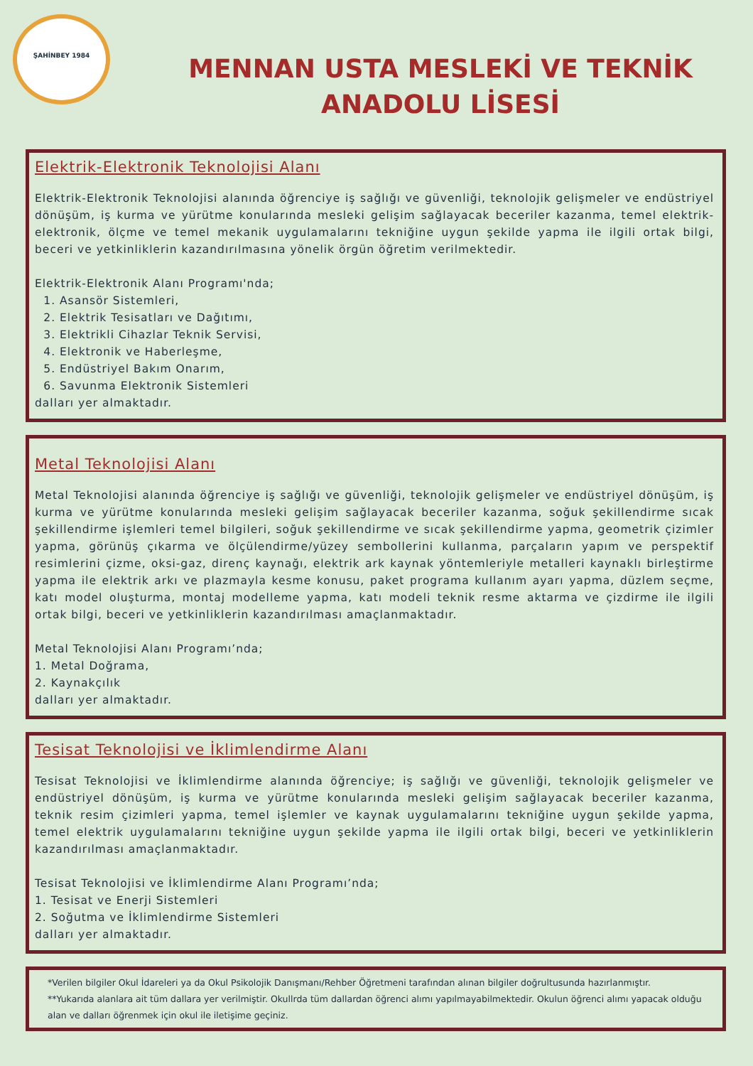ŞAHİNBEY 1984
MENNAN USTA MESLEKİ VE TEKNİK
ANADOLU LİSESİ
Elektrik-Elektronik Teknolojisi Alanı
Elektrik-Elektronik Teknolojisi alanında öğrenciye iş sağlığı ve güvenliği, teknolojik gelişmeler ve endüstriyel dönüşüm, iş kurma ve yürütme konularında mesleki gelişim sağlayacak beceriler kazanma, temel elektrik-elektronik, ölçme ve temel mekanik uygulamalarını tekniğine uygun şekilde yapma ile ilgili ortak bilgi, beceri ve yetkinliklerin kazandırılmasına yönelik örgün öğretim verilmektedir.
Elektrik-Elektronik Alanı Programı'nda;
1. Asansör Sistemleri,
2. Elektrik Tesisatları ve Dağıtımı,
3. Elektrikli Cihazlar Teknik Servisi,
4. Elektronik ve Haberleşme,
5. Endüstriyel Bakım Onarım,
6. Savunma Elektronik Sistemleri
dalları yer almaktadır.
Metal Teknolojisi Alanı
Metal Teknolojisi alanında öğrenciye iş sağlığı ve güvenliği, teknolojik gelişmeler ve endüstriyel dönüşüm, iş kurma ve yürütme konularında mesleki gelişim sağlayacak beceriler kazanma, soğuk şekillendirme sıcak şekillendirme işlemleri temel bilgileri, soğuk şekillendirme ve sıcak şekillendirme yapma, geometrik çizimler yapma, görünüş çıkarma ve ölçülendirme/yüzey sembollerini kullanma, parçaların yapım ve perspektif resimlerini çizme, oksi-gaz, direnç kaynağı, elektrik ark kaynak yöntemleriyle metalleri kaynaklı birleştirme yapma ile elektrik arkı ve plazmayla kesme konusu, paket programa kullanım ayarı yapma, düzlem seçme, katı model oluşturma, montaj modelleme yapma, katı modeli teknik resme aktarma ve çizdirme ile ilgili ortak bilgi, beceri ve yetkinliklerin kazandırılması amaçlanmaktadır.
Metal Teknolojisi Alanı Programı’nda;
1. Metal Doğrama,
2. Kaynakçılık
dalları yer almaktadır.
Tesisat Teknolojisi ve İklimlendirme Alanı
Tesisat Teknolojisi ve İklimlendirme alanında öğrenciye; iş sağlığı ve güvenliği, teknolojik gelişmeler ve endüstriyel dönüşüm, iş kurma ve yürütme konularında mesleki gelişim sağlayacak beceriler kazanma, teknik resim çizimleri yapma, temel işlemler ve kaynak uygulamalarını tekniğine uygun şekilde yapma, temel elektrik uygulamalarını tekniğine uygun şekilde yapma ile ilgili ortak bilgi, beceri ve yetkinliklerin kazandırılması amaçlanmaktadır.
Tesisat Teknolojisi ve İklimlendirme Alanı Programı’nda;
1. Tesisat ve Enerji Sistemleri
2. Soğutma ve İklimlendirme Sistemleri
dalları yer almaktadır.
*Verilen bilgiler Okul İdareleri ya da Okul Psikolojik Danışmanı/Rehber Öğretmeni tarafından alınan bilgiler doğrultusunda hazırlanmıştır.
**Yukarıda alanlara ait tüm dallara yer verilmiştir. Okullrda tüm dallardan öğrenci alımı yapılmayabilmektedir. Okulun öğrenci alımı yapacak olduğu alan ve dalları öğrenmek için okul ile iletişime geçiniz.